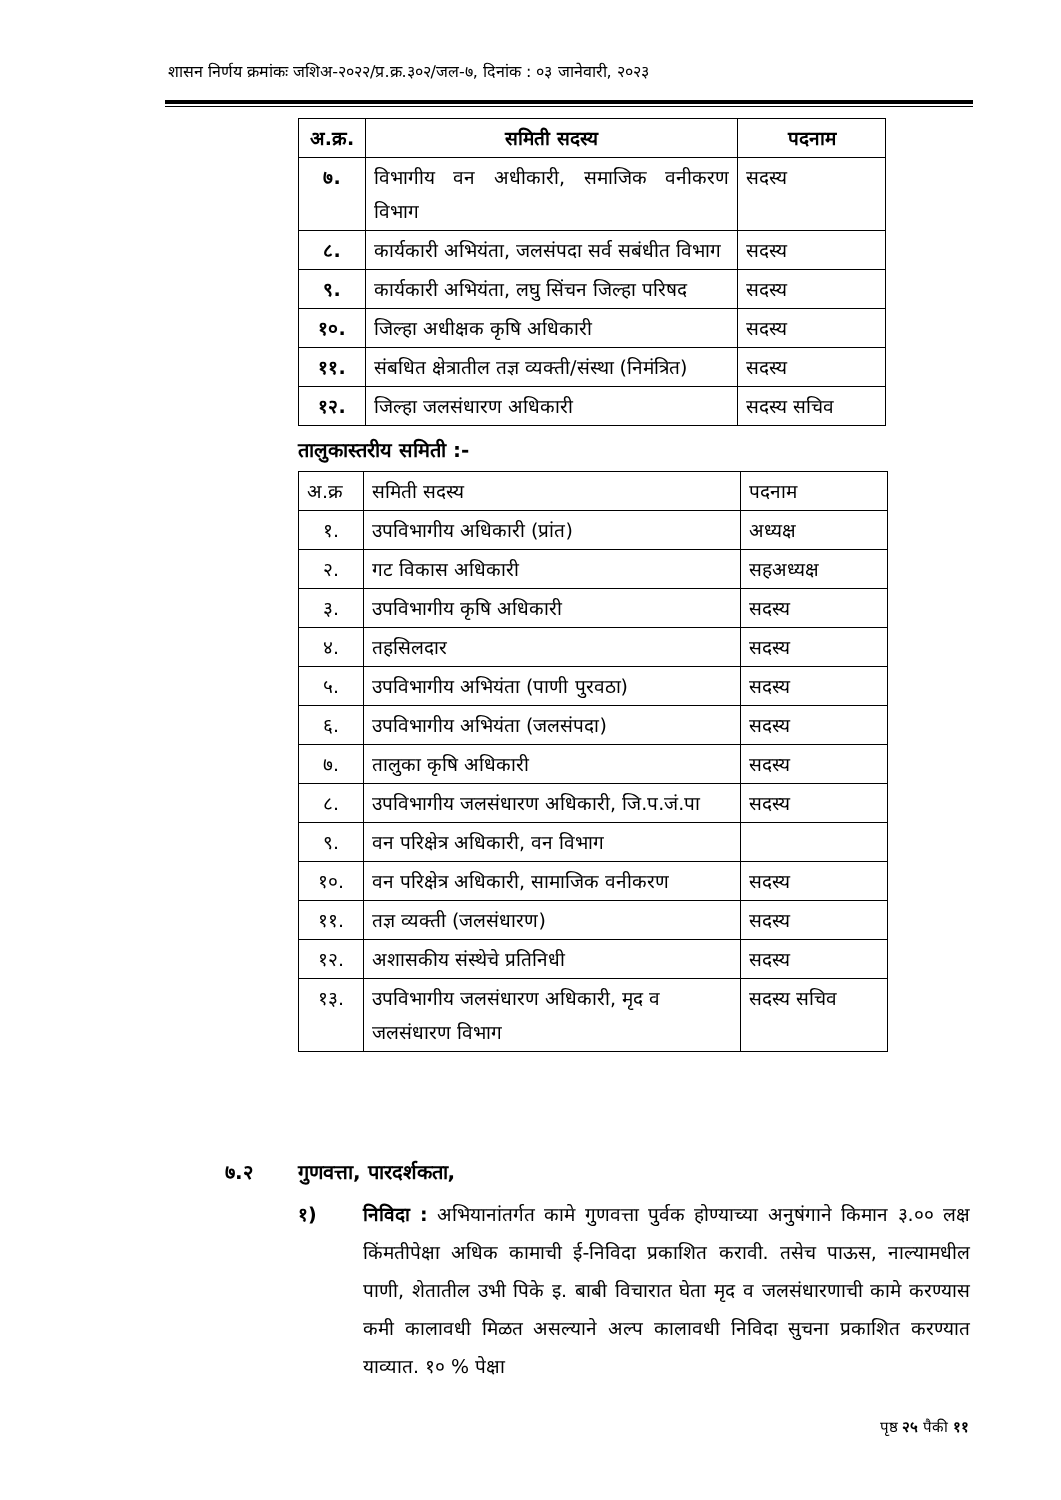शासन निर्णय क्रमांकः जशिअ-२०२२/प्र.क्र.३०२/जल-७, दिनांक : ०३ जानेवारी, २०२३
| अ.क्र. | समिती सदस्य | पदनाम |
| --- | --- | --- |
| ७. | विभागीय वन अधीकारी, समाजिक वनीकरण विभाग | सदस्य |
| ८. | कार्यकारी अभियंता, जलसंपदा सर्व सबंधीत विभाग | सदस्य |
| ९. | कार्यकारी अभियंता, लघु सिंचन जिल्हा परिषद | सदस्य |
| १०. | जिल्हा अधीक्षक कृषि अधिकारी | सदस्य |
| ११. | संबधित क्षेत्रातील तज्ञ व्यक्ती/संस्था (निमंत्रित) | सदस्य |
| १२. | जिल्हा जलसंधारण अधिकारी | सदस्य सचिव |
तालुकास्तरीय समिती :-
| अ.क्र | समिती सदस्य | पदनाम |
| १. | उपविभागीय अधिकारी (प्रांत) | अध्यक्ष |
| २. | गट विकास अधिकारी | सहअध्यक्ष |
| ३. | उपविभागीय कृषि अधिकारी | सदस्य |
| ४. | तहसिलदार | सदस्य |
| ५. | उपविभागीय अभियंता (पाणी पुरवठा) | सदस्य |
| ६. | उपविभागीय अभियंता (जलसंपदा) | सदस्य |
| ७. | तालुका कृषि अधिकारी | सदस्य |
| ८. | उपविभागीय जलसंधारण अधिकारी, जि.प.जं.पा | सदस्य |
| ९. | वन परिक्षेत्र अधिकारी, वन विभाग | |
| १०. | वन परिक्षेत्र अधिकारी, सामाजिक वनीकरण | सदस्य |
| ११. | तज्ञ व्यक्ती (जलसंधारण) | सदस्य |
| १२. | अशासकीय संस्थेचे प्रतिनिधी | सदस्य |
| १३. | उपविभागीय जलसंधारण अधिकारी, मृद व जलसंधारण विभाग | सदस्य सचिव |
७.२ गुणवत्ता, पारदर्शकता,
१) निविदा : अभियानांतर्गत कामे गुणवत्ता पुर्वक होण्याच्या अनुषंगाने किमान ३.०० लक्ष किंमतीपेक्षा अधिक कामाची ई-निविदा प्रकाशित करावी. तसेच पाऊस, नाल्यामधील पाणी, शेतातील उभी पिके इ. बाबी विचारात घेता मृद व जलसंधारणाची कामे करण्यास कमी कालावधी मिळत असल्याने अल्प कालावधी निविदा सुचना प्रकाशित करण्यात याव्यात. १० % पेक्षा
पृष्ठ २५ पैकी ११